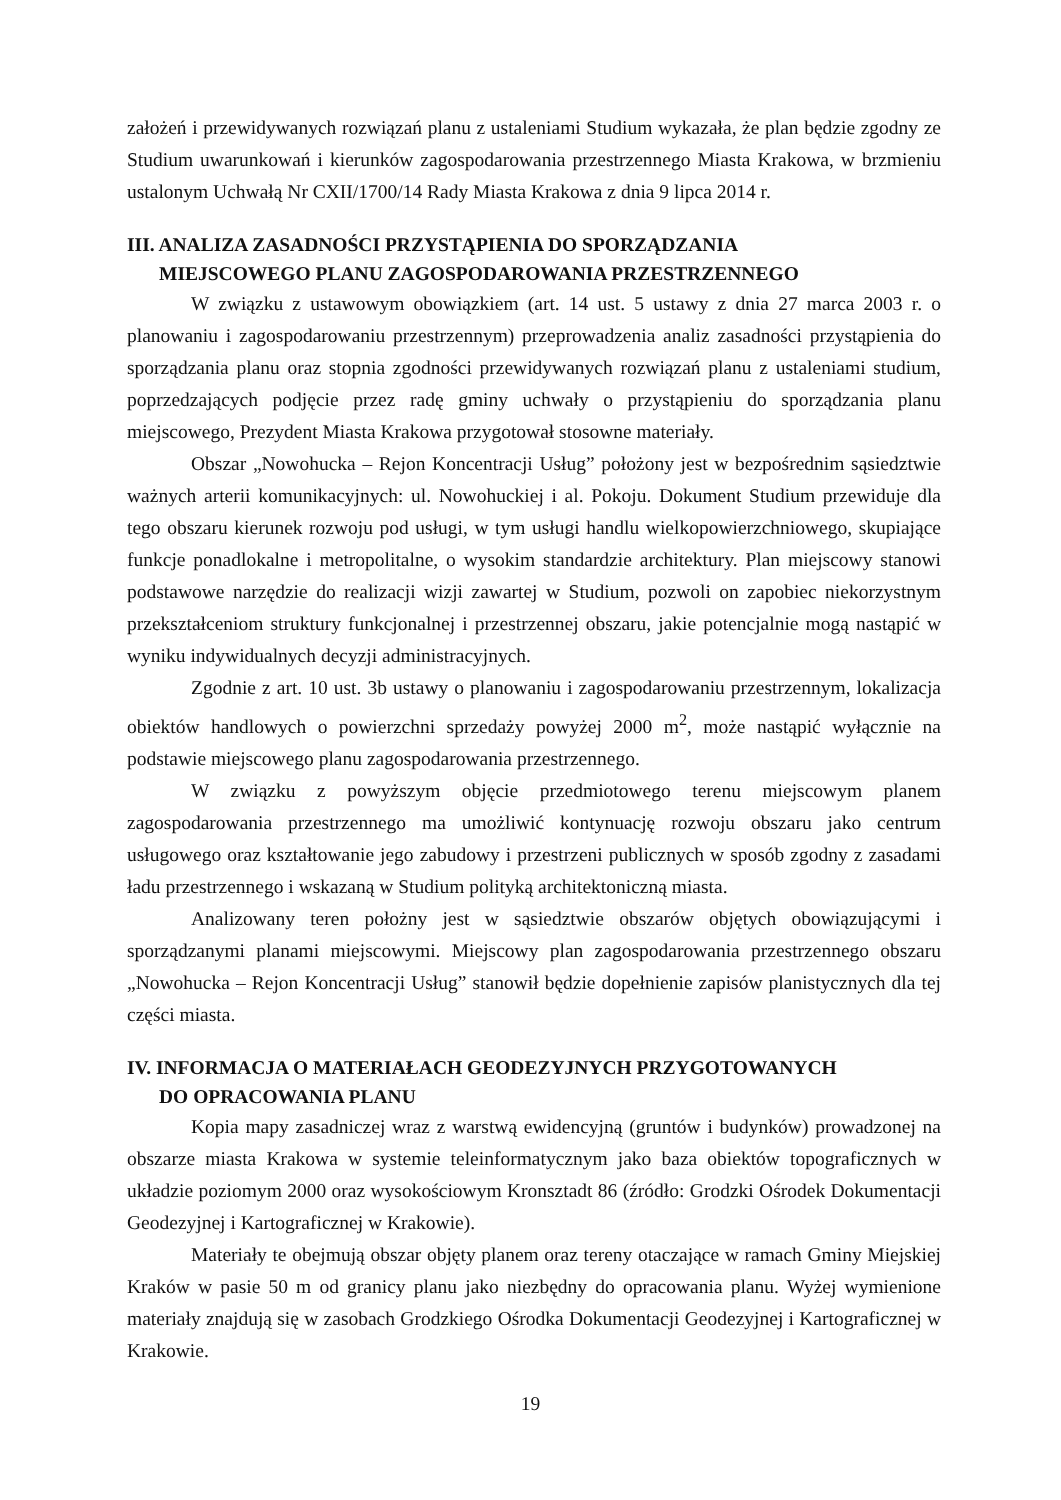założeń i przewidywanych rozwiązań planu z ustaleniami Studium wykazała, że plan będzie zgodny ze Studium uwarunkowań i kierunków zagospodarowania przestrzennego Miasta Krakowa, w brzmieniu ustalonym Uchwałą Nr CXII/1700/14 Rady Miasta Krakowa z dnia 9 lipca 2014 r.
III. ANALIZA ZASADNOŚCI PRZYSTĄPIENIA DO SPORZĄDZANIA
MIEJSCOWEGO PLANU ZAGOSPODAROWANIA PRZESTRZENNEGO
W związku z ustawowym obowiązkiem (art. 14 ust. 5 ustawy z dnia 27 marca 2003 r. o planowaniu i zagospodarowaniu przestrzennym) przeprowadzenia analiz zasadności przystąpienia do sporządzania planu oraz stopnia zgodności przewidywanych rozwiązań planu z ustaleniami studium, poprzedzających podjęcie przez radę gminy uchwały o przystąpieniu do sporządzania planu miejscowego, Prezydent Miasta Krakowa przygotował stosowne materiały.
Obszar „Nowohucka – Rejon Koncentracji Usług” położony jest w bezpośrednim sąsiedztwie ważnych arterii komunikacyjnych: ul. Nowohuckiej i al. Pokoju. Dokument Studium przewiduje dla tego obszaru kierunek rozwoju pod usługi, w tym usługi handlu wielkopowierzchniowego, skupiające funkcje ponadlokalne i metropolitalne, o wysokim standardzie architektury. Plan miejscowy stanowi podstawowe narzędzie do realizacji wizji zawartej w Studium, pozwoli on zapobiec niekorzystnym przekształceniom struktury funkcjonalnej i przestrzennej obszaru, jakie potencjalnie mogą nastąpić w wyniku indywidualnych decyzji administracyjnych.
Zgodnie z art. 10 ust. 3b ustawy o planowaniu i zagospodarowaniu przestrzennym, lokalizacja obiektów handlowych o powierzchni sprzedaży powyżej 2000 m<sup>2</sup>, może nastąpić wyłącznie na podstawie miejscowego planu zagospodarowania przestrzennego.
W związku z powyższym objęcie przedmiotowego terenu miejscowym planem zagospodarowania przestrzennego ma umożliwić kontynuację rozwoju obszaru jako centrum usługowego oraz kształtowanie jego zabudowy i przestrzeni publicznych w sposób zgodny z zasadami ładu przestrzennego i wskazaną w Studium polityką architektoniczną miasta.
Analizowany teren położny jest w sąsiedztwie obszarów objętych obowiązującymi i sporządzanymi planami miejscowymi. Miejscowy plan zagospodarowania przestrzennego obszaru „Nowohucka – Rejon Koncentracji Usług” stanowił będzie dopełnienie zapisów planistycznych dla tej części miasta.
IV. INFORMACJA O MATERIAŁACH GEODEZYJNYCH PRZYGOTOWANYCH
DO OPRACOWANIA PLANU
Kopia mapy zasadniczej wraz z warstwą ewidencyjną (gruntów i budynków) prowadzonej na obszarze miasta Krakowa w systemie teleinformatycznym jako baza obiektów topograficznych w układzie poziomym 2000 oraz wysokościowym Kronsztadt 86 (źródło: Grodzki Ośrodek Dokumentacji Geodezyjnej i Kartograficznej w Krakowie).
Materiały te obejmują obszar objęty planem oraz tereny otaczające w ramach Gminy Miejskiej Kraków w pasie 50 m od granicy planu jako niezbędny do opracowania planu. Wyżej wymienione materiały znajdują się w zasobach Grodzkiego Ośrodka Dokumentacji Geodezyjnej i Kartograficznej w Krakowie.
19